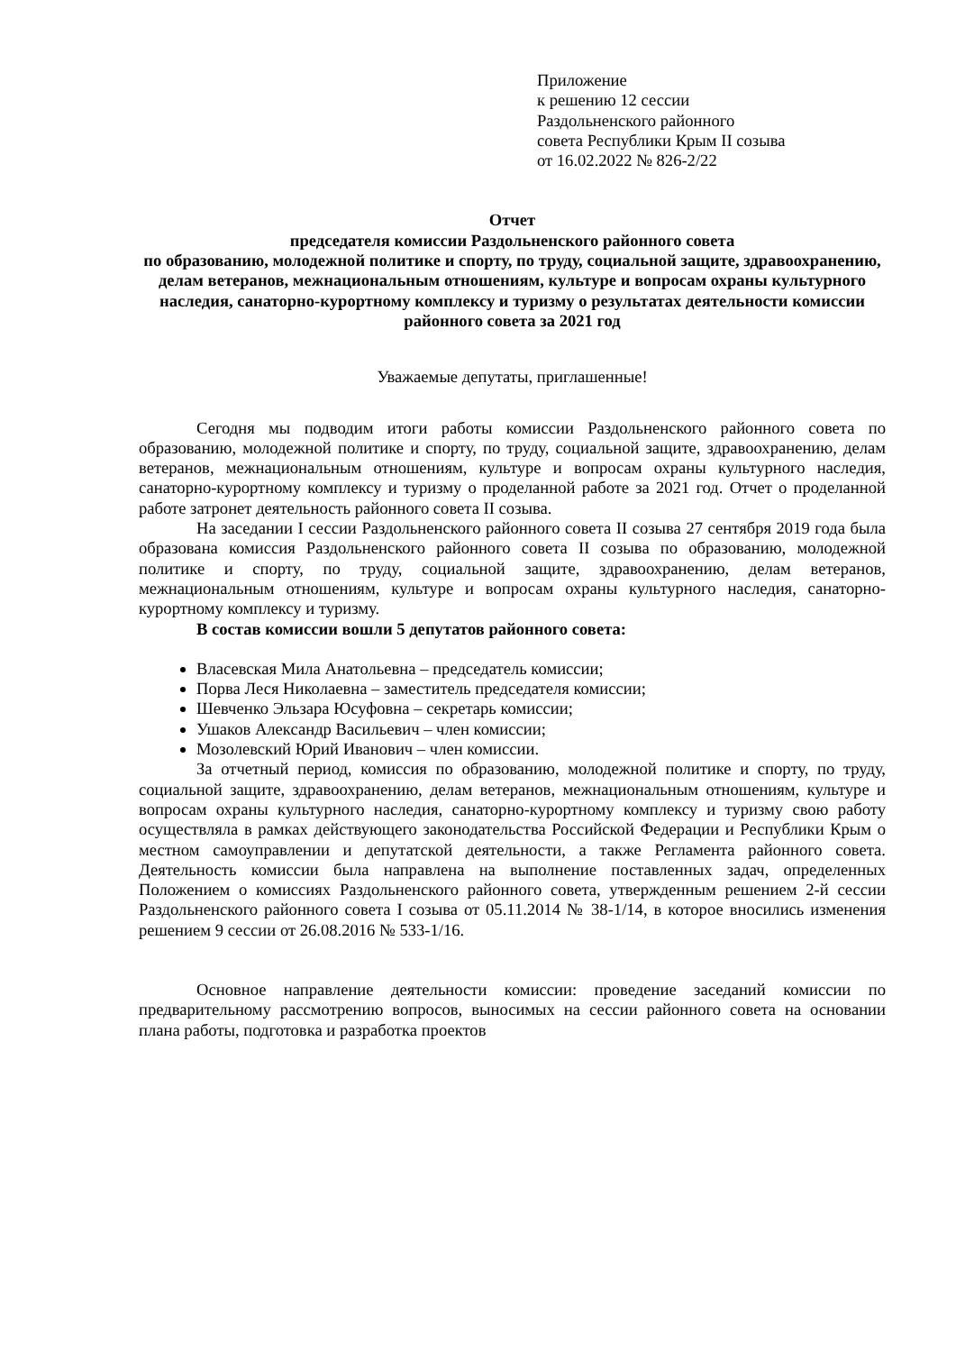Приложение
к решению 12 сессии
Раздольненского районного
совета Республики Крым II созыва
от 16.02.2022 № 826-2/22
Отчет
председателя комиссии Раздольненского районного совета
по образованию, молодежной политике и спорту, по труду, социальной защите, здравоохранению, делам ветеранов, межнациональным отношениям, культуре и вопросам охраны культурного наследия, санаторно-курортному комплексу и туризму о результатах деятельности комиссии районного совета за 2021 год
Уважаемые депутаты, приглашенные!
Сегодня мы подводим итоги работы комиссии Раздольненского районного совета по образованию, молодежной политике и спорту, по труду, социальной защите, здравоохранению, делам ветеранов, межнациональным отношениям, культуре и вопросам охраны культурного наследия, санаторно-курортному комплексу и туризму о проделанной работе за 2021 год. Отчет о проделанной работе затронет деятельность районного совета II созыва.
На заседании I сессии Раздольненского районного совета II созыва 27 сентября 2019 года была образована комиссия Раздольненского районного совета II созыва по образованию, молодежной политике и спорту, по труду, социальной защите, здравоохранению, делам ветеранов, межнациональным отношениям, культуре и вопросам охраны культурного наследия, санаторно-курортному комплексу и туризму.
В состав комиссии вошли 5 депутатов районного совета:
Власевская Мила Анатольевна – председатель комиссии;
Порва Леся Николаевна – заместитель председателя комиссии;
Шевченко Эльзара Юсуфовна – секретарь комиссии;
Ушаков Александр Васильевич – член комиссии;
Мозолевский Юрий Иванович – член комиссии.
За отчетный период, комиссия по образованию, молодежной политике и спорту, по труду, социальной защите, здравоохранению, делам ветеранов, межнациональным отношениям, культуре и вопросам охраны культурного наследия, санаторно-курортному комплексу и туризму свою работу осуществляла в рамках действующего законодательства Российской Федерации и Республики Крым о местном самоуправлении и депутатской деятельности, а также Регламента районного совета. Деятельность комиссии была направлена на выполнение поставленных задач, определенных Положением о комиссиях Раздольненского районного совета, утвержденным решением 2-й сессии Раздольненского районного совета I созыва от 05.11.2014 № 38-1/14, в которое вносились изменения решением 9 сессии от 26.08.2016 № 533-1/16.
Основное направление деятельности комиссии: проведение заседаний комиссии по предварительному рассмотрению вопросов, выносимых на сессии районного совета на основании плана работы, подготовка и разработка проектов